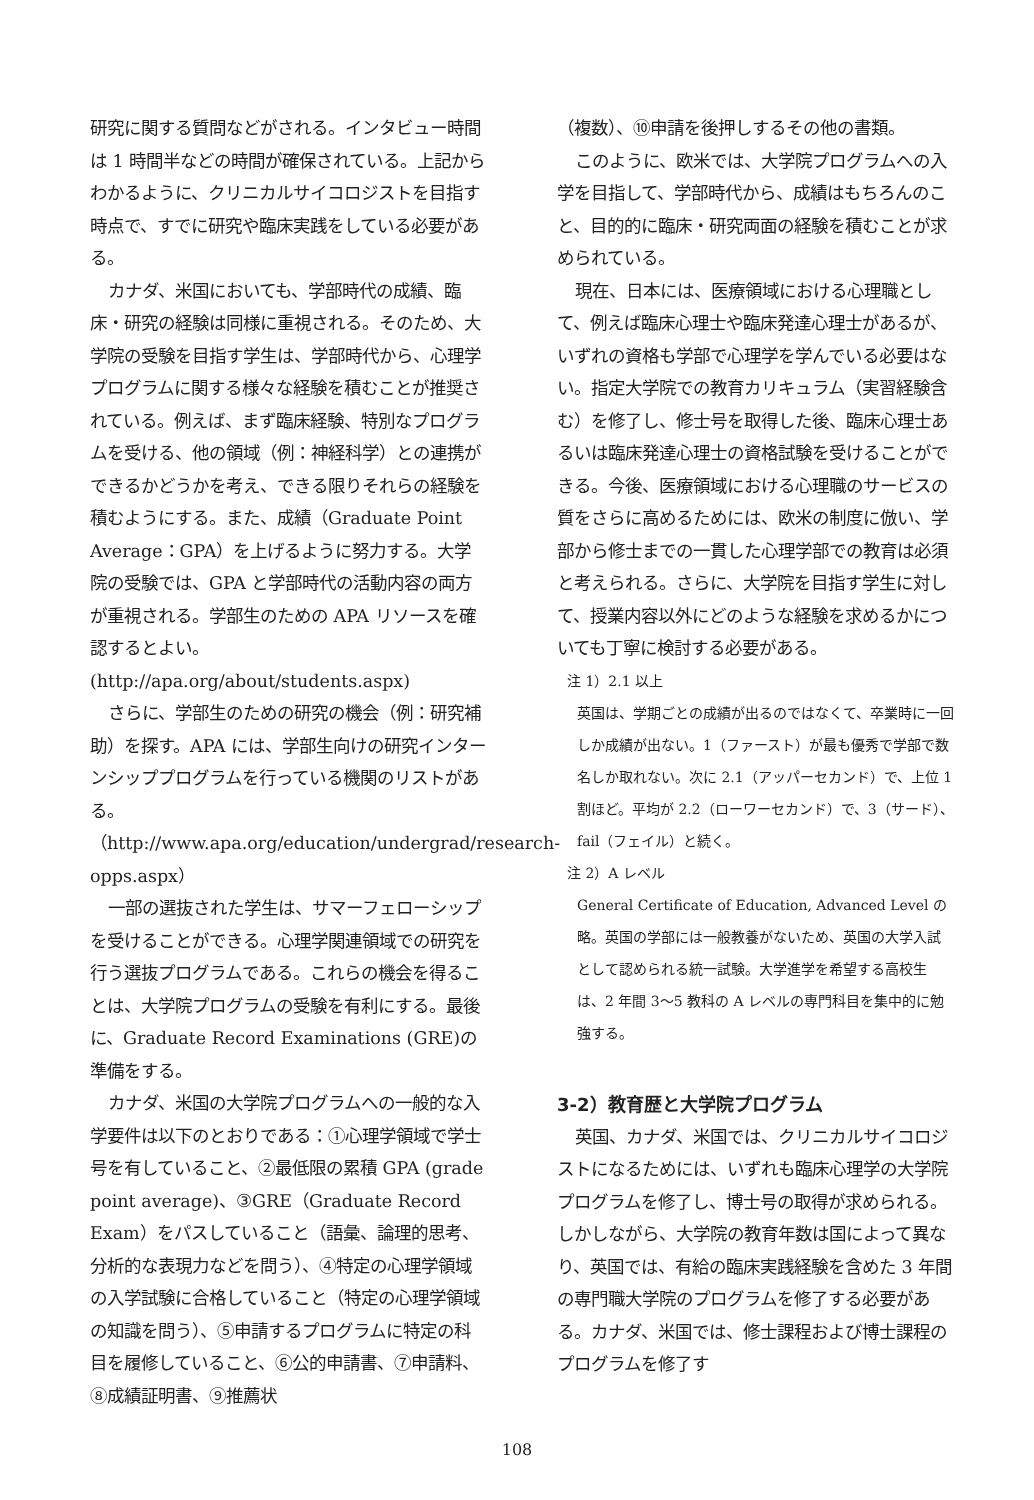研究に関する質問などがされる。インタビュー時間は 1 時間半などの時間が確保されている。上記からわかるように、クリニカルサイコロジストを目指す時点で、すでに研究や臨床実践をしている必要がある。
カナダ、米国においても、学部時代の成績、臨床・研究の経験は同様に重視される。そのため、大学院の受験を目指す学生は、学部時代から、心理学プログラムに関する様々な経験を積むことが推奨されている。例えば、まず臨床経験、特別なプログラムを受ける、他の領域（例：神経科学）との連携ができるかどうかを考え、できる限りそれらの経験を積むようにする。また、成績（Graduate Point Average：GPA）を上げるように努力する。大学院の受験では、GPA と学部時代の活動内容の両方が重視される。学部生のための APA リソースを確認するとよい。
(http://apa.org/about/students.aspx)
さらに、学部生のための研究の機会（例：研究補助）を探す。APA には、学部生向けの研究インターンシッププログラムを行っている機関のリストがある。
（http://www.apa.org/education/undergrad/research-opps.aspx）
一部の選抜された学生は、サマーフェローシップを受けることができる。心理学関連領域での研究を行う選抜プログラムである。これらの機会を得ることは、大学院プログラムの受験を有利にする。最後に、Graduate Record Examinations (GRE)の準備をする。
カナダ、米国の大学院プログラムへの一般的な入学要件は以下のとおりである：①心理学領域で学士号を有していること、②最低限の累積 GPA (grade point average)、③GRE（Graduate Record Exam）をパスしていること（語彙、論理的思考、分析的な表現力などを問う）、④特定の心理学領域の入学試験に合格していること（特定の心理学領域の知識を問う）、⑤申請するプログラムに特定の科目を履修していること、⑥公的申請書、⑦申請料、⑧成績証明書、⑨推薦状
（複数）、⑩申請を後押しするその他の書類。
このように、欧米では、大学院プログラムへの入学を目指して、学部時代から、成績はもちろんのこと、目的的に臨床・研究両面の経験を積むことが求められている。
現在、日本には、医療領域における心理職として、例えば臨床心理士や臨床発達心理士があるが、いずれの資格も学部で心理学を学んでいる必要はない。指定大学院での教育カリキュラム（実習経験含む）を修了し、修士号を取得した後、臨床心理士あるいは臨床発達心理士の資格試験を受けることができる。今後、医療領域における心理職のサービスの質をさらに高めるためには、欧米の制度に倣い、学部から修士までの一貫した心理学部での教育は必須と考えられる。さらに、大学院を目指す学生に対して、授業内容以外にどのような経験を求めるかについても丁寧に検討する必要がある。
注 1）2.1 以上
英国は、学期ごとの成績が出るのではなくて、卒業時に一回しか成績が出ない。1（ファースト）が最も優秀で学部で数名しか取れない。次に 2.1（アッパーセカンド）で、上位 1 割ほど。平均が 2.2（ローワーセカンド）で、3（サード）、fail（フェイル）と続く。
注 2）A レベル
General Certificate of Education, Advanced Level の略。英国の学部には一般教養がないため、英国の大学入試として認められる統一試験。大学進学を希望する高校生は、2 年間 3～5 教科の A レベルの専門科目を集中的に勉強する。
3-2）教育歴と大学院プログラム
英国、カナダ、米国では、クリニカルサイコロジストになるためには、いずれも臨床心理学の大学院プログラムを修了し、博士号の取得が求められる。しかしながら、大学院の教育年数は国によって異なり、英国では、有給の臨床実践経験を含めた 3 年間の専門職大学院のプログラムを修了する必要がある。カナダ、米国では、修士課程および博士課程のプログラムを修了す
108